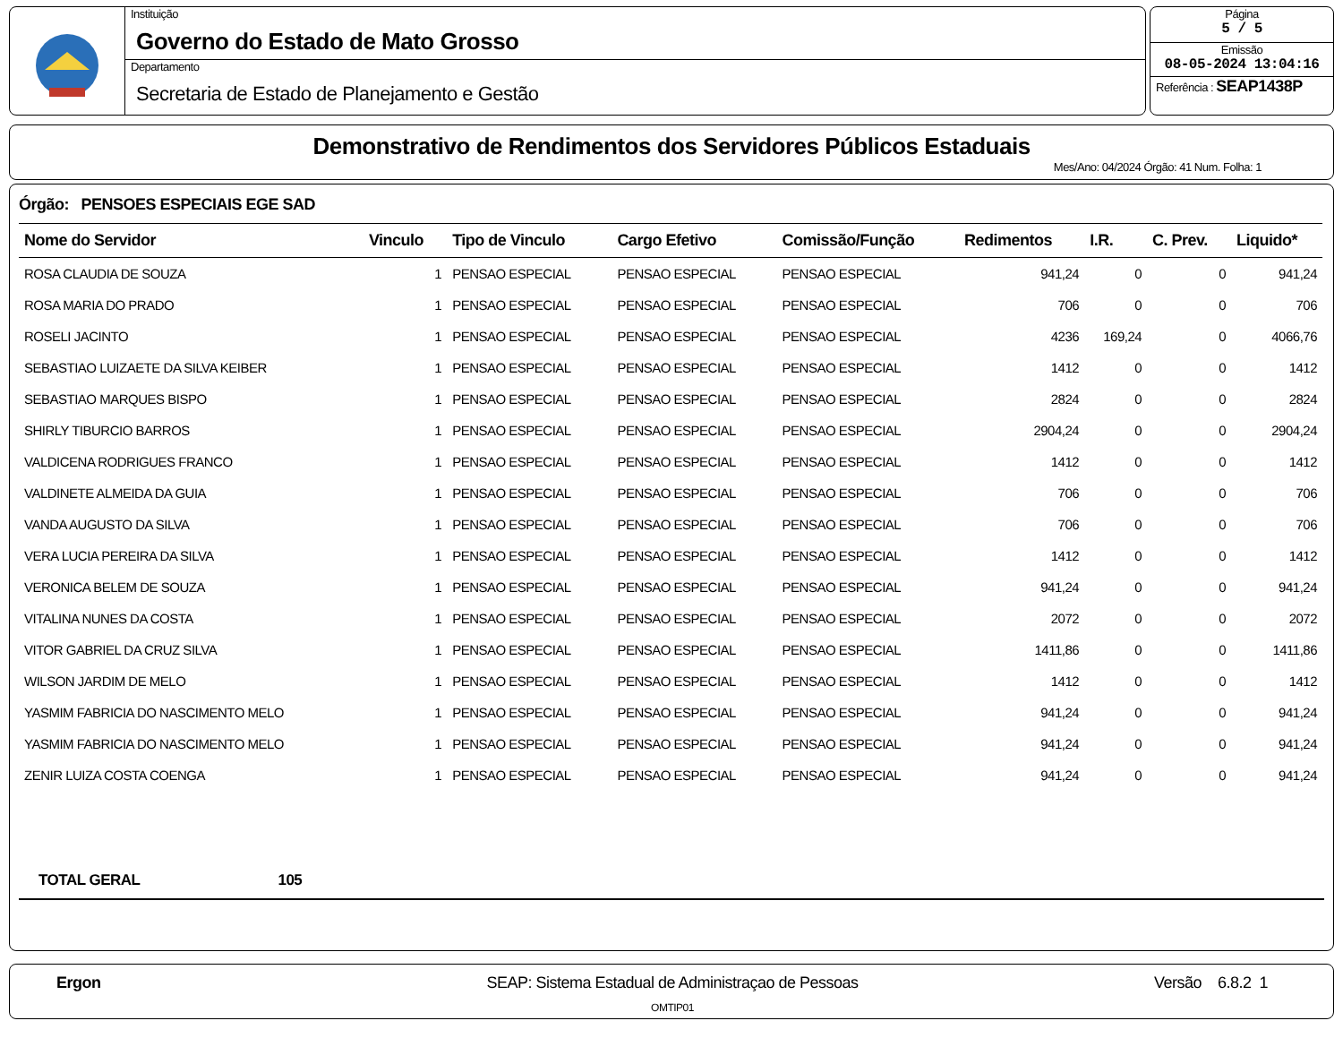Instituição
Governo do Estado de Mato Grosso
Departamento
Secretaria de Estado de Planejamento e Gestão
Página
5 / 5
Emissão
08-05-2024 13:04:16
Referência : SEAP1438P
Demonstrativo de Rendimentos dos Servidores Públicos Estaduais
Mes/Ano: 04/2024 Órgão: 41 Num. Folha: 1
Órgão: PENSOES ESPECIAIS EGE SAD
| Nome do Servidor | Vinculo | Tipo de Vinculo | Cargo Efetivo | Comissão/Função | Redimentos | I.R. | C. Prev. | Liquido* |
| --- | --- | --- | --- | --- | --- | --- | --- | --- |
| ROSA CLAUDIA DE SOUZA | 1 | PENSAO ESPECIAL | PENSAO ESPECIAL | PENSAO ESPECIAL | 941,24 | 0 | 0 | 941,24 |
| ROSA MARIA DO PRADO | 1 | PENSAO ESPECIAL | PENSAO ESPECIAL | PENSAO ESPECIAL | 706 | 0 | 0 | 706 |
| ROSELI JACINTO | 1 | PENSAO ESPECIAL | PENSAO ESPECIAL | PENSAO ESPECIAL | 4236 | 169,24 | 0 | 4066,76 |
| SEBASTIAO LUIZAETE DA SILVA KEIBER | 1 | PENSAO ESPECIAL | PENSAO ESPECIAL | PENSAO ESPECIAL | 1412 | 0 | 0 | 1412 |
| SEBASTIAO MARQUES BISPO | 1 | PENSAO ESPECIAL | PENSAO ESPECIAL | PENSAO ESPECIAL | 2824 | 0 | 0 | 2824 |
| SHIRLY TIBURCIO BARROS | 1 | PENSAO ESPECIAL | PENSAO ESPECIAL | PENSAO ESPECIAL | 2904,24 | 0 | 0 | 2904,24 |
| VALDICENA RODRIGUES FRANCO | 1 | PENSAO ESPECIAL | PENSAO ESPECIAL | PENSAO ESPECIAL | 1412 | 0 | 0 | 1412 |
| VALDINETE ALMEIDA DA GUIA | 1 | PENSAO ESPECIAL | PENSAO ESPECIAL | PENSAO ESPECIAL | 706 | 0 | 0 | 706 |
| VANDA AUGUSTO DA SILVA | 1 | PENSAO ESPECIAL | PENSAO ESPECIAL | PENSAO ESPECIAL | 706 | 0 | 0 | 706 |
| VERA LUCIA PEREIRA DA SILVA | 1 | PENSAO ESPECIAL | PENSAO ESPECIAL | PENSAO ESPECIAL | 1412 | 0 | 0 | 1412 |
| VERONICA BELEM DE SOUZA | 1 | PENSAO ESPECIAL | PENSAO ESPECIAL | PENSAO ESPECIAL | 941,24 | 0 | 0 | 941,24 |
| VITALINA NUNES DA COSTA | 1 | PENSAO ESPECIAL | PENSAO ESPECIAL | PENSAO ESPECIAL | 2072 | 0 | 0 | 2072 |
| VITOR GABRIEL DA CRUZ SILVA | 1 | PENSAO ESPECIAL | PENSAO ESPECIAL | PENSAO ESPECIAL | 1411,86 | 0 | 0 | 1411,86 |
| WILSON JARDIM DE MELO | 1 | PENSAO ESPECIAL | PENSAO ESPECIAL | PENSAO ESPECIAL | 1412 | 0 | 0 | 1412 |
| YASMIM FABRICIA DO NASCIMENTO MELO | 1 | PENSAO ESPECIAL | PENSAO ESPECIAL | PENSAO ESPECIAL | 941,24 | 0 | 0 | 941,24 |
| YASMIM FABRICIA DO NASCIMENTO MELO | 1 | PENSAO ESPECIAL | PENSAO ESPECIAL | PENSAO ESPECIAL | 941,24 | 0 | 0 | 941,24 |
| ZENIR LUIZA COSTA COENGA | 1 | PENSAO ESPECIAL | PENSAO ESPECIAL | PENSAO ESPECIAL | 941,24 | 0 | 0 | 941,24 |
TOTAL GERAL 105
Ergon SEAP: Sistema Estadual de Administraçao de Pessoas
OMTIP01
Versão 6.8.2 1